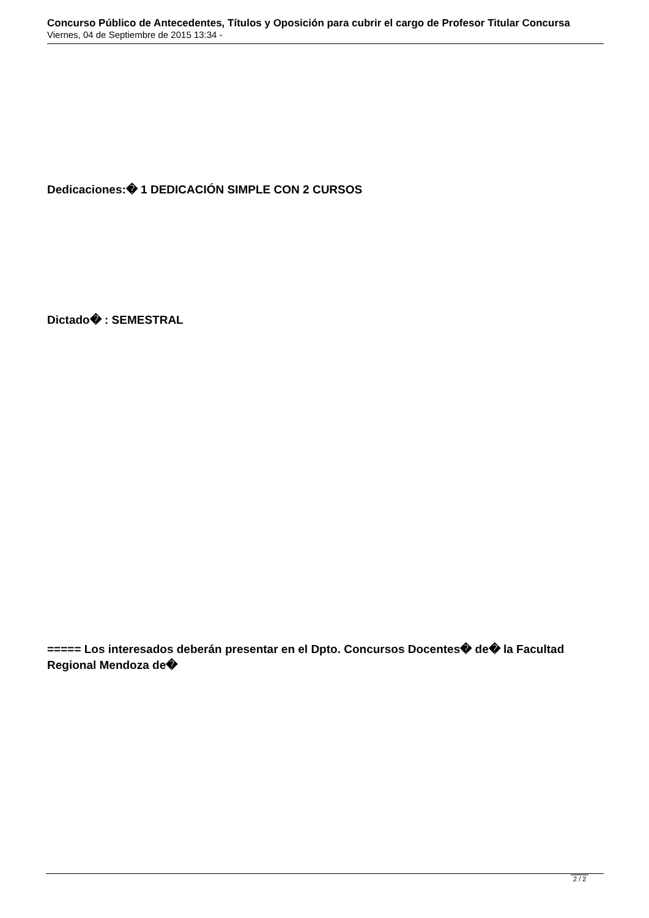Concurso Público de Antecedentes, Títulos y Oposición para cubrir el cargo de Profesor Titular Concursa
Viernes, 04 de Septiembre de 2015 13:34 -
Dedicaciones:� 1 DEDICACIÓN SIMPLE CON 2 CURSOS
Dictado� : SEMESTRAL
===== Los interesados deberán presentar en el Dpto. Concursos Docentes� de� la Facultad Regional Mendoza de�
2 / 2